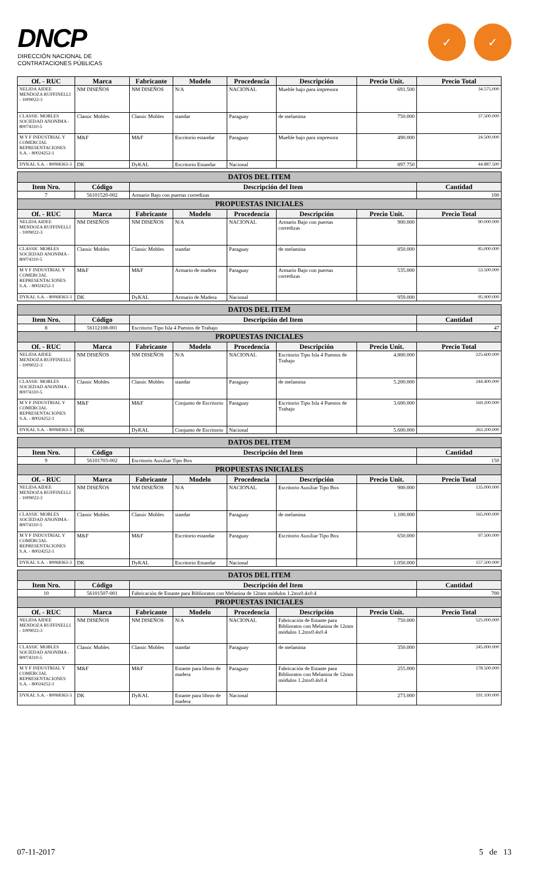DNCP
DIRECCIÓN NACIONAL DE
CONTRATACIONES PÚBLICAS
✓ ✓
| Of. - RUC | Marca | Fabricante | Modelo | Procedencia | Descripción | Precio Unit. | Precio Total |
| --- | --- | --- | --- | --- | --- | --- | --- |
| NELIDA AIDEE MENDOZA RUFFINELLI - 1009022-3 | NM DISEÑOS | NM DISEÑOS | N/A | NACIONAL | Mueble bajo para impresora | 691.500 | 34.575.000 |
| CLASSIC MOBLES SOCIEDAD ANONIMA - 80074310-5 | Classic Mobles | Classic Mobles | standar | Paraguay | de melamina | 750.000 | 37.500.000 |
| M Y F INDUSTRIAL Y COMERCIAL REPRESENTACIONES S.A. - 80024252-1 | M&F | M&F | Escritorio estandar | Paraguay | Mueble bajo para impresora | 490.000 | 24.500.000 |
| DYKAL S.A. - 80068363-3 | DK | DyKAL | Escritorio Estandar | Nacional | | 897.750 | 44.887.500 |
| DATOS DEL ITEM | | | | | | | |
| Item Nro. | Código | Descripción del Item | | | | | Cantidad |
| 7 | 56101520-002 | Armario Bajo con puertas corredizas | | | | | 100 |
| PROPUESTAS INICIALES | | | | | | | |
| Of. - RUC | Marca | Fabricante | Modelo | Procedencia | Descripción | Precio Unit. | Precio Total |
| NELIDA AIDEE MENDOZA RUFFINELLI - 1009022-3 | NM DISEÑOS | NM DISEÑOS | N/A | NACIONAL | Armario Bajo con puertas corredizas | 900.000 | 90.000.000 |
| CLASSIC MOBLES SOCIEDAD ANONIMA - 80074310-5 | Classic Mobles | Classic Mobles | standar | Paraguay | de melamina | 850.000 | 85.000.000 |
| M Y F INDUSTRIAL Y COMERCIAL REPRESENTACIONES S.A. - 80024252-1 | M&F | M&F | Armario de madera | Paraguay | Armario Bajo con puertas corredizas | 535.000 | 53.500.000 |
| DYKAL S.A. - 80068363-3 | DK | DyKAL | Armario de Madera | Nacional | | 959.000 | 95.900.000 |
| DATOS DEL ITEM | | | | | | | |
| Item Nro. | Código | Descripción del Item | | | | | Cantidad |
| 8 | 56112108-001 | Escritorio Tipo Isla 4 Puestos de Trabajo | | | | | 47 |
| PROPUESTAS INICIALES | | | | | | | |
| Of. - RUC | Marca | Fabricante | Modelo | Procedencia | Descripción | Precio Unit. | Precio Total |
| NELIDA AIDEE MENDOZA RUFFINELLI - 1009022-3 | NM DISEÑOS | NM DISEÑOS | N/A | NACIONAL | Escritorio Tipo Isla 4 Puestos de Trabajo | 4.800.000 | 225.600.000 |
| CLASSIC MOBLES SOCIEDAD ANONIMA - 80074310-5 | Classic Mobles | Classic Mobles | standar | Paraguay | de melamina | 5.200.000 | 244.400.000 |
| M Y F INDUSTRIAL Y COMERCIAL REPRESENTACIONES S.A. - 80024252-1 | M&F | M&F | Conjunto de Escritorio | Paraguay | Escritorio Tipo Isla 4 Puestos de Trabajo | 3.600.000 | 169.200.000 |
| DYKAL S.A. - 80068363-3 | DK | DyKAL | Conjunto de Escritorio | Nacional | | 5.600.000 | 263.200.000 |
| DATOS DEL ITEM | | | | | | | |
| Item Nro. | Código | Descripción del Item | | | | | Cantidad |
| 9 | 56101703-002 | Escritorio Auxiliar Tipo Box | | | | | 150 |
| PROPUESTAS INICIALES | | | | | | | |
| Of. - RUC | Marca | Fabricante | Modelo | Procedencia | Descripción | Precio Unit. | Precio Total |
| NELIDA AIDEE MENDOZA RUFFINELLI - 1009022-3 | NM DISEÑOS | NM DISEÑOS | N/A | NACIONAL | Escritorio Auxiliar Tipo Box | 900.000 | 135.000.000 |
| CLASSIC MOBLES SOCIEDAD ANONIMA - 80074310-5 | Classic Mobles | Classic Mobles | standar | Paraguay | de melamina | 1.100.000 | 165.000.000 |
| M Y F INDUSTRIAL Y COMERCIAL REPRESENTACIONES S.A. - 80024252-1 | M&F | M&F | Escritorio estandar | Paraguay | Escritorio Auxiliar Tipo Box | 650.000 | 97.500.000 |
| DYKAL S.A. - 80068363-3 | DK | DyKAL | Escritorio Estandar | Nacional | | 1.050.000 | 157.500.000 |
| DATOS DEL ITEM | | | | | | | |
| Item Nro. | Código | Descripción del Item | | | | | Cantidad |
| 10 | 56101507-001 | Fabricación de Estante para Biblioratos con Melanina de 12mm módulos 1.2mx0.4x0.4 | | | | | 700 |
| PROPUESTAS INICIALES | | | | | | | |
| Of. - RUC | Marca | Fabricante | Modelo | Procedencia | Descripción | Precio Unit. | Precio Total |
| NELIDA AIDEE MENDOZA RUFFINELLI - 1009022-3 | NM DISEÑOS | NM DISEÑOS | N/A | NACIONAL | Fabricación de Estante para Biblioratos con Melanina de 12mm módulos 1.2mx0.4x0.4 | 750.000 | 525.000.000 |
| CLASSIC MOBLES SOCIEDAD ANONIMA - 80074310-5 | Classic Mobles | Classic Mobles | standar | Paraguay | de melamina | 350.000 | 245.000.000 |
| M Y F INDUSTRIAL Y COMERCIAL REPRESENTACIONES S.A. - 80024252-1 | M&F | M&F | Estante para libros de madera | Paraguay | Fabricación de Estante para Biblioratos con Melanina de 12mm módulos 1.2mx0.4x0.4 | 255.000 | 178.500.000 |
| DYKAL S.A. - 80068363-3 | DK | DyKAL | Estante para libros de madera | Nacional | | 273.000 | 191.100.000 |
07-11-2017 5 de 13